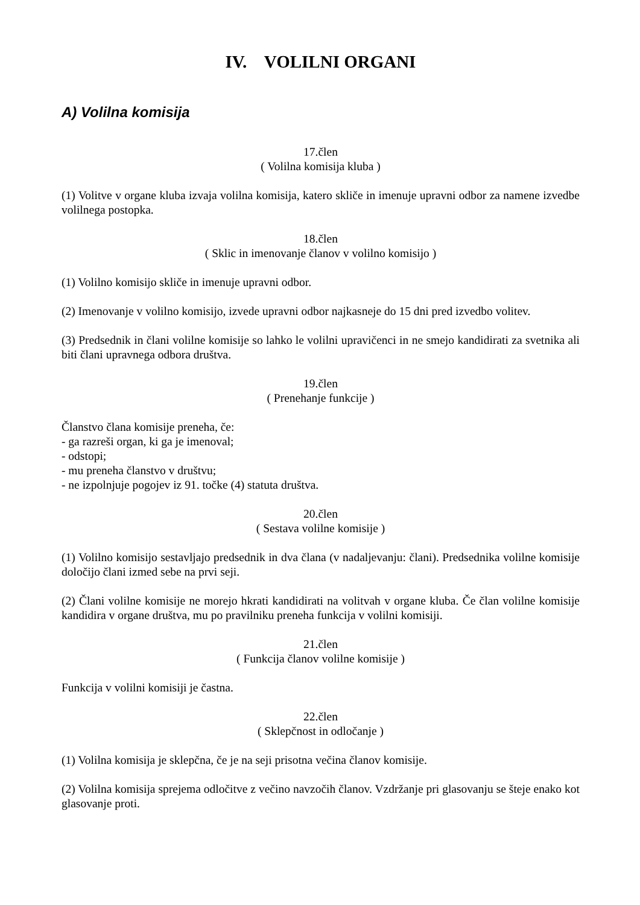IV. VOLILNI ORGANI
A) Volilna komisija
17.člen
( Volilna komisija kluba )
(1) Volitve v organe kluba izvaja volilna komisija, katero skliče in imenuje upravni odbor za namene izvedbe volilnega postopka.
18.člen
( Sklic in imenovanje članov v volilno komisijo )
(1) Volilno komisijo skliče in imenuje upravni odbor.
(2) Imenovanje v volilno komisijo, izvede upravni odbor najkasneje do 15 dni pred izvedbo volitev.
(3) Predsednik in člani volilne komisije so lahko le volilni upravičenci in ne smejo kandidirati za svetnika ali biti člani upravnega odbora društva.
19.člen
( Prenehanje funkcije )
Članstvo člana komisije preneha, če:
- ga razreši organ, ki ga je imenoval;
- odstopi;
- mu preneha članstvo v društvu;
- ne izpolnjuje pogojev iz 91. točke (4) statuta društva.
20.člen
( Sestava volilne komisije )
(1) Volilno komisijo sestavljajo predsednik in dva člana (v nadaljevanju: člani). Predsednika volilne komisije določijo člani izmed sebe na prvi seji.
(2) Člani volilne komisije ne morejo hkrati kandidirati na volitvah v organe kluba. Če član volilne komisije kandidira v organe društva, mu po pravilniku preneha funkcija v volilni komisiji.
21.člen
( Funkcija članov volilne komisije )
Funkcija v volilni komisiji je častna.
22.člen
( Sklepčnost in odločanje )
(1) Volilna komisija je sklepčna, če je na seji prisotna večina članov komisije.
(2) Volilna komisija sprejema odločitve z večino navzočih članov. Vzdržanje pri glasovanju se šteje enako kot glasovanje proti.